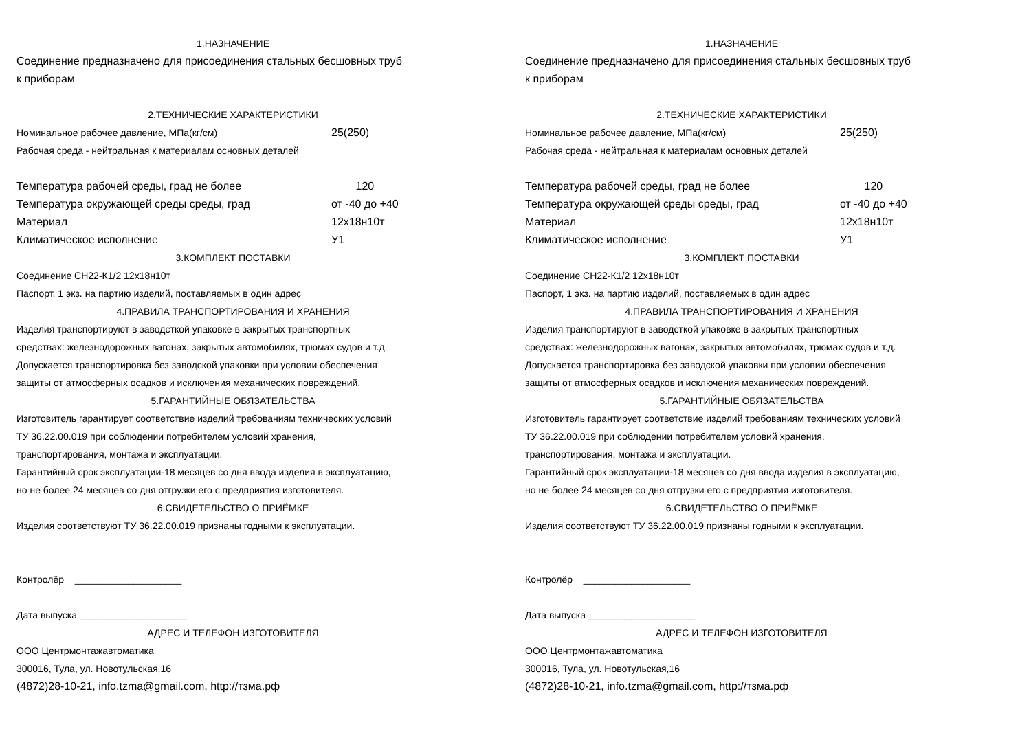1.НАЗНАЧЕНИЕ
Соединение предназначено для присоединения стальных бесшовных труб
к приборам
2.ТЕХНИЧЕСКИЕ ХАРАКТЕРИСТИКИ
Номинальное рабочее давление, МПа(кг/см) 25(250)
Рабочая среда - нейтральная к материалам основных деталей
Температура рабочей среды, град не более 120
Температура окружающей среды среды, град от -40 до +40
Материал 12х18н10т
Климатическое исполнение У1
3.КОМПЛЕКТ ПОСТАВКИ
Соединение СН22-К1/2 12х18н10т
Паспорт, 1 экз. на партию изделий, поставляемых в один адрес
4.ПРАВИЛА ТРАНСПОРТИРОВАНИЯ И ХРАНЕНИЯ
Изделия транспортируют в заводсткой упаковке в закрытых транспортных
средствах: железнодорожных вагонах, закрытых автомобилях, трюмах судов и т.д.
Допускается транспортировка без заводской упаковки при условии обеспечения
защиты от атмосферных осадков и исключения механических повреждений.
5.ГАРАНТИЙНЫЕ ОБЯЗАТЕЛЬСТВА
Изготовитель гарантирует соответствие изделий требованиям технических условий
ТУ 36.22.00.019 при соблюдении потребителем условий хранения,
транспортирования, монтажа и эксплуатации.
Гарантийный срок эксплуатации-18 месяцев со дня ввода изделия в эксплуатацию,
но не более 24 месяцев со дня отгрузки его с предприятия изготовителя.
6.СВИДЕТЕЛЬСТВО О ПРИЁМКЕ
Изделия соответствуют ТУ 36.22.00.019 признаны годными к эксплуатации.
Контролёр ____________________
Дата выпуска ____________________
АДРЕС И ТЕЛЕФОН ИЗГОТОВИТЕЛЯ
ООО Центрмонтажавтоматика
300016, Тула, ул. Новотульская,16
(4872)28-10-21, info.tzma@gmail.com, http://тзма.рф
1.НАЗНАЧЕНИЕ
Соединение предназначено для присоединения стальных бесшовных труб
к приборам
2.ТЕХНИЧЕСКИЕ ХАРАКТЕРИСТИКИ
Номинальное рабочее давление, МПа(кг/см) 25(250)
Рабочая среда - нейтральная к материалам основных деталей
Температура рабочей среды, град не более 120
Температура окружающей среды среды, град от -40 до +40
Материал 12х18н10т
Климатическое исполнение У1
3.КОМПЛЕКТ ПОСТАВКИ
Соединение СН22-К1/2 12х18н10т
Паспорт, 1 экз. на партию изделий, поставляемых в один адрес
4.ПРАВИЛА ТРАНСПОРТИРОВАНИЯ И ХРАНЕНИЯ
Изделия транспортируют в заводсткой упаковке в закрытых транспортных
средствах: железнодорожных вагонах, закрытых автомобилях, трюмах судов и т.д.
Допускается транспортировка без заводской упаковки при условии обеспечения
защиты от атмосферных осадков и исключения механических повреждений.
5.ГАРАНТИЙНЫЕ ОБЯЗАТЕЛЬСТВА
Изготовитель гарантирует соответствие изделий требованиям технических условий
ТУ 36.22.00.019 при соблюдении потребителем условий хранения,
транспортирования, монтажа и эксплуатации.
Гарантийный срок эксплуатации-18 месяцев со дня ввода изделия в эксплуатацию,
но не более 24 месяцев со дня отгрузки его с предприятия изготовителя.
6.СВИДЕТЕЛЬСТВО О ПРИЁМКЕ
Изделия соответствуют ТУ 36.22.00.019 признаны годными к эксплуатации.
Контролёр ____________________
Дата выпуска ____________________
АДРЕС И ТЕЛЕФОН ИЗГОТОВИТЕЛЯ
ООО Центрмонтажавтоматика
300016, Тула, ул. Новотульская,16
(4872)28-10-21, info.tzma@gmail.com, http://тзма.рф